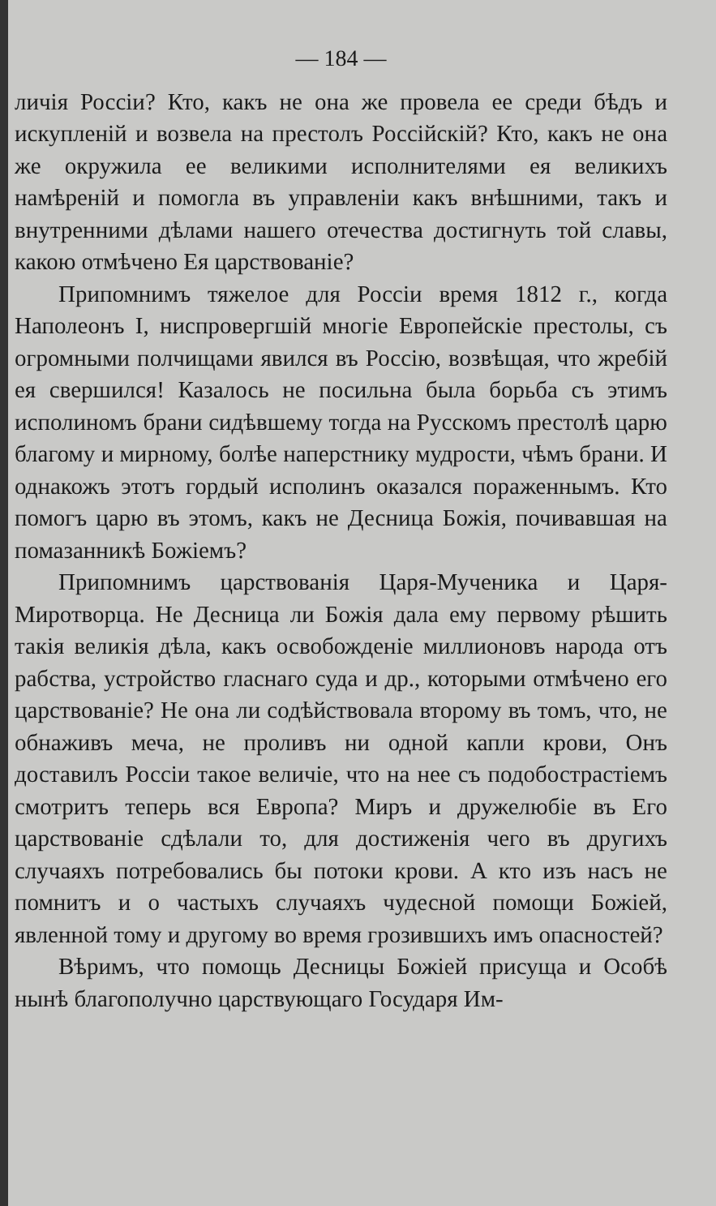— 184 —
личія Россіи? Кто, какъ не она же провела ее среди бѣдъ и искупленій и возвела на престолъ Россійскій? Кто, какъ не она же окружила ее великими исполнителями ея великихъ намѣреній и помогла въ управленіи какъ внѣшними, такъ и внутренними дѣлами нашего отечества достигнуть той славы, какою отмѣчено Ея царствованіе?
Припомнимъ тяжелое для Россіи время 1812 г., когда Наполеонъ I, ниспровергшій многіе Европейскіе престолы, съ огромными полчищами явился въ Россію, возвѣщая, что жребій ея свершился! Казалось не посильна была борьба съ этимъ исполиномъ брани сидѣвшему тогда на Русскомъ престолѣ царю благому и мирному, болѣе наперстнику мудрости, чѣмъ брани. И однакожъ этотъ гордый исполинъ оказался пораженнымъ. Кто помогъ царю въ этомъ, какъ не Десница Божія, почивавшая на помазанникѣ Божіемъ?
Припомнимъ царствованія Царя-Мученика и Царя-Миротворца. Не Десница ли Божія дала ему первому рѣшить такія великія дѣла, какъ освобожденіе миллионовъ народа отъ рабства, устройство гласнаго суда и др., которыми отмѣчено его царствованіе? Не она ли содѣйствовала второму въ томъ, что, не обнаживъ меча, не проливъ ни одной капли крови, Онъ доставилъ Россіи такое величіе, что на нее съ подобострастіемъ смотритъ теперь вся Европа? Миръ и дружелюбіе въ Его царствованіе сдѣлали то, для достиженія чего въ другихъ случаяхъ потребовались бы потоки крови. А кто изъ насъ не помнитъ и о частыхъ случаяхъ чудесной помощи Божіей, явленной тому и другому во время грозившихъ имъ опасностей?
Вѣримъ, что помощь Десницы Божіей присуща и Особѣ нынѣ благополучно царствующаго Государя Им-